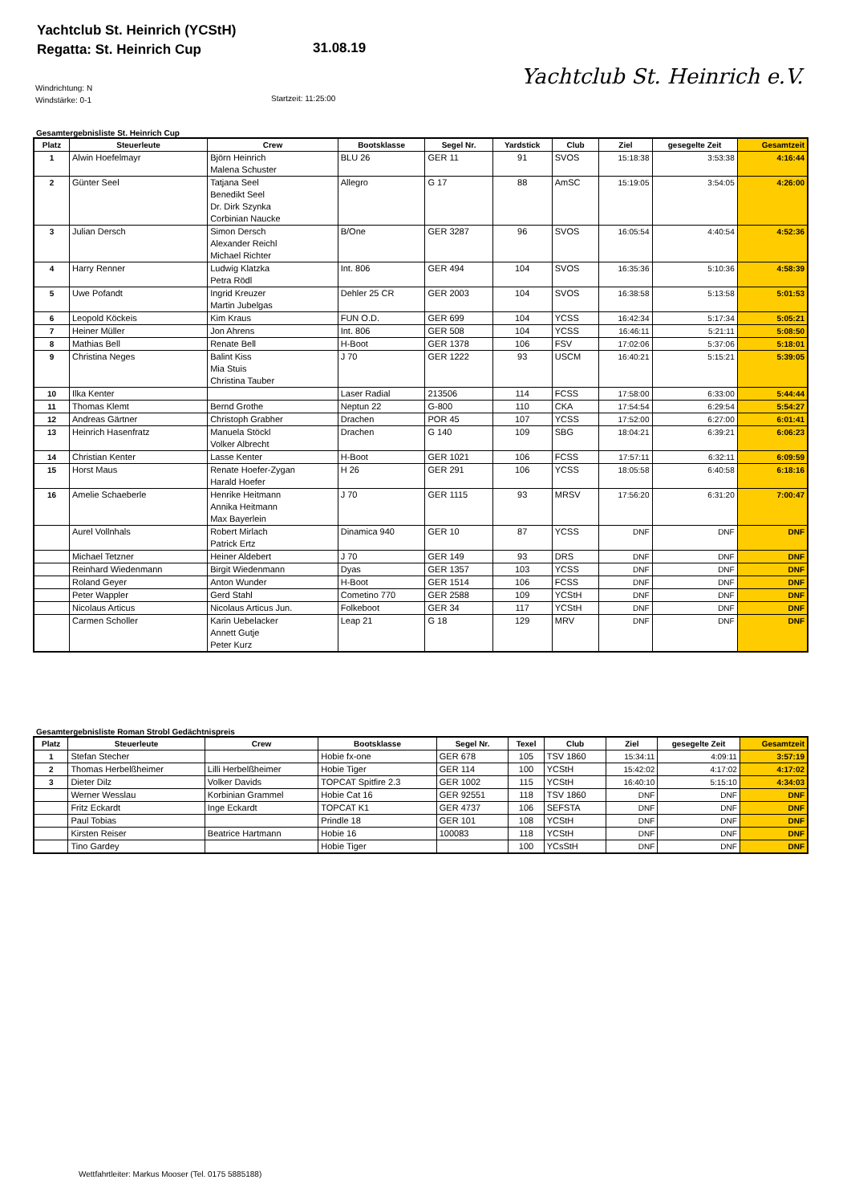Yachtclub St. Heinrich (YCStH)
Regatta: St. Heinrich Cup
31.08.19
Yachtclub St. Heinrich e.V.
Windrichtung: N
Windstärke: 0-1
Startzeit: 11:25:00
Gesamtergebnisliste St. Heinrich Cup
| Platz | Steuerleute | Crew | Bootsklasse | Segel Nr. | Yardstick | Club | Ziel | gesegelte Zeit | Gesamtzeit |
| --- | --- | --- | --- | --- | --- | --- | --- | --- | --- |
| 1 | Alwin Hoefelmayr | Björn Heinrich Malena Schuster | BLU 26 | GER 11 | 91 | SVOS | 15:18:38 | 3:53:38 | 4:16:44 |
| 2 | Günter Seel | Tatjana Seel Benedikt Seel Dr. Dirk Szynka Corbinian Naucke | Allegro | G 17 | 88 | AmSC | 15:19:05 | 3:54:05 | 4:26:00 |
| 3 | Julian Dersch | Simon Dersch Alexander Reichl Michael Richter | B/One | GER 3287 | 96 | SVOS | 16:05:54 | 4:40:54 | 4:52:36 |
| 4 | Harry Renner | Ludwig Klatzka Petra Rödl | Int. 806 | GER 494 | 104 | SVOS | 16:35:36 | 5:10:36 | 4:58:39 |
| 5 | Uwe Pofandt | Ingrid Kreuzer Martin Jubelgas | Dehler 25 CR | GER 2003 | 104 | SVOS | 16:38:58 | 5:13:58 | 5:01:53 |
| 6 | Leopold Köckeis | Kim Kraus | FUN O.D. | GER 699 | 104 | YCSS | 16:42:34 | 5:17:34 | 5:05:21 |
| 7 | Heiner Müller | Jon Ahrens | Int. 806 | GER 508 | 104 | YCSS | 16:46:11 | 5:21:11 | 5:08:50 |
| 8 | Mathias Bell | Renate Bell | H-Boot | GER 1378 | 106 | FSV | 17:02:06 | 5:37:06 | 5:18:01 |
| 9 | Christina Neges | Balint Kiss Mia Stuis Christina Tauber | J 70 | GER 1222 | 93 | USCM | 16:40:21 | 5:15:21 | 5:39:05 |
| 10 | Ilka Kenter | | Laser Radial | 213506 | 114 | FCSS | 17:58:00 | 6:33:00 | 5:44:44 |
| 11 | Thomas Klemt | Bernd Grothe | Neptun 22 | G-800 | 110 | CKA | 17:54:54 | 6:29:54 | 5:54:27 |
| 12 | Andreas Gärtner | Christoph Grabher | Drachen | POR 45 | 107 | YCSS | 17:52:00 | 6:27:00 | 6:01:41 |
| 13 | Heinrich Hasenfratz | Manuela Stöckl Volker Albrecht | Drachen | G 140 | 109 | SBG | 18:04:21 | 6:39:21 | 6:06:23 |
| 14 | Christian Kenter | Lasse Kenter | H-Boot | GER 1021 | 106 | FCSS | 17:57:11 | 6:32:11 | 6:09:59 |
| 15 | Horst Maus | Renate Hoefer-Zygan Harald Hoefer | H 26 | GER 291 | 106 | YCSS | 18:05:58 | 6:40:58 | 6:18:16 |
| 16 | Amelie Schaeberle | Henrike Heitmann Annika Heitmann Max Bayerlein | J 70 | GER 1115 | 93 | MRSV | 17:56:20 | 6:31:20 | 7:00:47 |
| | Aurel Vollnhals | Robert Mirlach Patrick Ertz | Dinamica 940 | GER 10 | 87 | YCSS | DNF | DNF | DNF |
| | Michael Tetzner | Heiner Aldebert | J 70 | GER 149 | 93 | DRS | DNF | DNF | DNF |
| | Reinhard Wiedenmann | Birgit Wiedenmann | Dyas | GER 1357 | 103 | YCSS | DNF | DNF | DNF |
| | Roland Geyer | Anton Wunder | H-Boot | GER 1514 | 106 | FCSS | DNF | DNF | DNF |
| | Peter Wappler | Gerd Stahl | Cometino 770 | GER 2588 | 109 | YCStH | DNF | DNF | DNF |
| | Nicolaus Articus | Nicolaus Articus Jun. | Folkeboot | GER 34 | 117 | YCStH | DNF | DNF | DNF |
| | Carmen Scholler | Karin Uebelacker Annett Gutje Peter Kurz | Leap 21 | G 18 | 129 | MRV | DNF | DNF | DNF |
Gesamtergebnisliste Roman Strobl Gedächtnispreis
| Platz | Steuerleute | Crew | Bootsklasse | Segel Nr. | Texel | Club | Ziel | gesegelte Zeit | Gesamtzeit |
| --- | --- | --- | --- | --- | --- | --- | --- | --- | --- |
| 1 | Stefan Stecher | | Hobie fx-one | GER 678 | 105 | TSV 1860 | 15:34:11 | 4:09:11 | 3:57:19 |
| 2 | Thomas Herbelßheimer | Lilli Herbelßheimer | Hobie Tiger | GER 114 | 100 | YCStH | 15:42:02 | 4:17:02 | 4:17:02 |
| 3 | Dieter Dilz | Volker Davids | TOPCAT Spitfire 2.3 | GER 1002 | 115 | YCStH | 16:40:10 | 5:15:10 | 4:34:03 |
| | Werner Wesslau | Korbinian Grammel | Hobie Cat 16 | GER 92551 | 118 | TSV 1860 | DNF | DNF | DNF |
| | Fritz Eckardt | Inge Eckardt | TOPCAT K1 | GER 4737 | 106 | SEFSTA | DNF | DNF | DNF |
| | Paul Tobias | | Prindle 18 | GER 101 | 108 | YCStH | DNF | DNF | DNF |
| | Kirsten Reiser | Beatrice Hartmann | Hobie 16 | 100083 | 118 | YCStH | DNF | DNF | DNF |
| | Tino Gardey | | Hobie Tiger | | 100 | YCsStH | DNF | DNF | DNF |
Wettfahrtleiter: Markus Mooser (Tel. 0175 5885188)